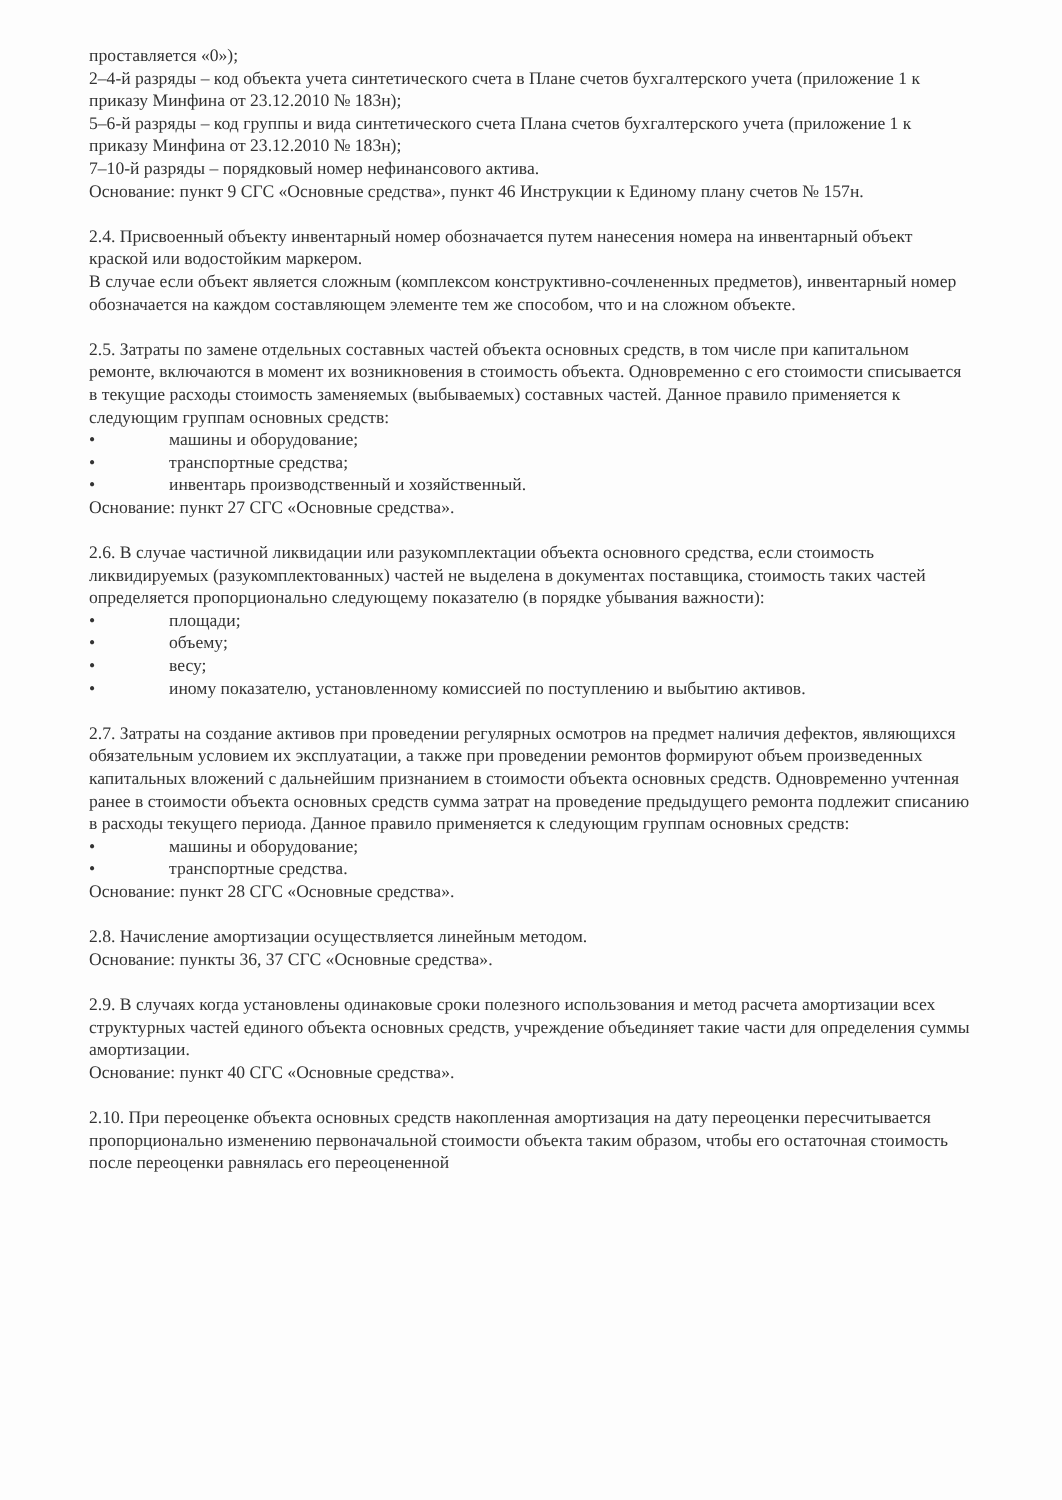проставляется «0»);
2–4-й разряды – код объекта учета синтетического счета в Плане счетов бухгалтерского учета (приложение 1 к приказу Минфина от 23.12.2010 № 183н);
5–6-й разряды – код группы и вида синтетического счета Плана счетов бухгалтерского учета (приложение 1 к приказу Минфина от 23.12.2010 № 183н);
7–10-й разряды – порядковый номер нефинансового актива.
Основание: пункт 9 СГС «Основные средства», пункт 46 Инструкции к Единому плану счетов № 157н.
2.4. Присвоенный объекту инвентарный номер обозначается путем нанесения номера на инвентарный объект краской или водостойким маркером.
В случае если объект является сложным (комплексом конструктивно-сочлененных предметов), инвентарный номер обозначается на каждом составляющем элементе тем же способом, что и на сложном объекте.
2.5. Затраты по замене отдельных составных частей объекта основных средств, в том числе при капитальном ремонте, включаются в момент их возникновения в стоимость объекта. Одновременно с его стоимости списывается в текущие расходы стоимость заменяемых (выбываемых) составных частей. Данное правило применяется к следующим группам основных средств:
• машины и оборудование;
• транспортные средства;
• инвентарь производственный и хозяйственный.
Основание: пункт 27 СГС «Основные средства».
2.6. В случае частичной ликвидации или разукомплектации объекта основного средства, если стоимость ликвидируемых (разукомплектованных) частей не выделена в документах поставщика, стоимость таких частей определяется пропорционально следующему показателю (в порядке убывания важности):
• площади;
• объему;
• весу;
• иному показателю, установленному комиссией по поступлению и выбытию активов.
2.7. Затраты на создание активов при проведении регулярных осмотров на предмет наличия дефектов, являющихся обязательным условием их эксплуатации, а также при проведении ремонтов формируют объем произведенных капитальных вложений с дальнейшим признанием в стоимости объекта основных средств. Одновременно учтенная ранее в стоимости объекта основных средств сумма затрат на проведение предыдущего ремонта подлежит списанию в расходы текущего периода. Данное правило применяется к следующим группам основных средств:
• машины и оборудование;
• транспортные средства.
Основание: пункт 28 СГС «Основные средства».
2.8. Начисление амортизации осуществляется линейным методом.
Основание: пункты 36, 37 СГС «Основные средства».
2.9. В случаях когда установлены одинаковые сроки полезного использования и метод расчета амортизации всех структурных частей единого объекта основных средств, учреждение объединяет такие части для определения суммы амортизации.
Основание: пункт 40 СГС «Основные средства».
2.10. При переоценке объекта основных средств накопленная амортизация на дату переоценки пересчитывается пропорционально изменению первоначальной стоимости объекта таким образом, чтобы его остаточная стоимость после переоценки равнялась его переоцененной